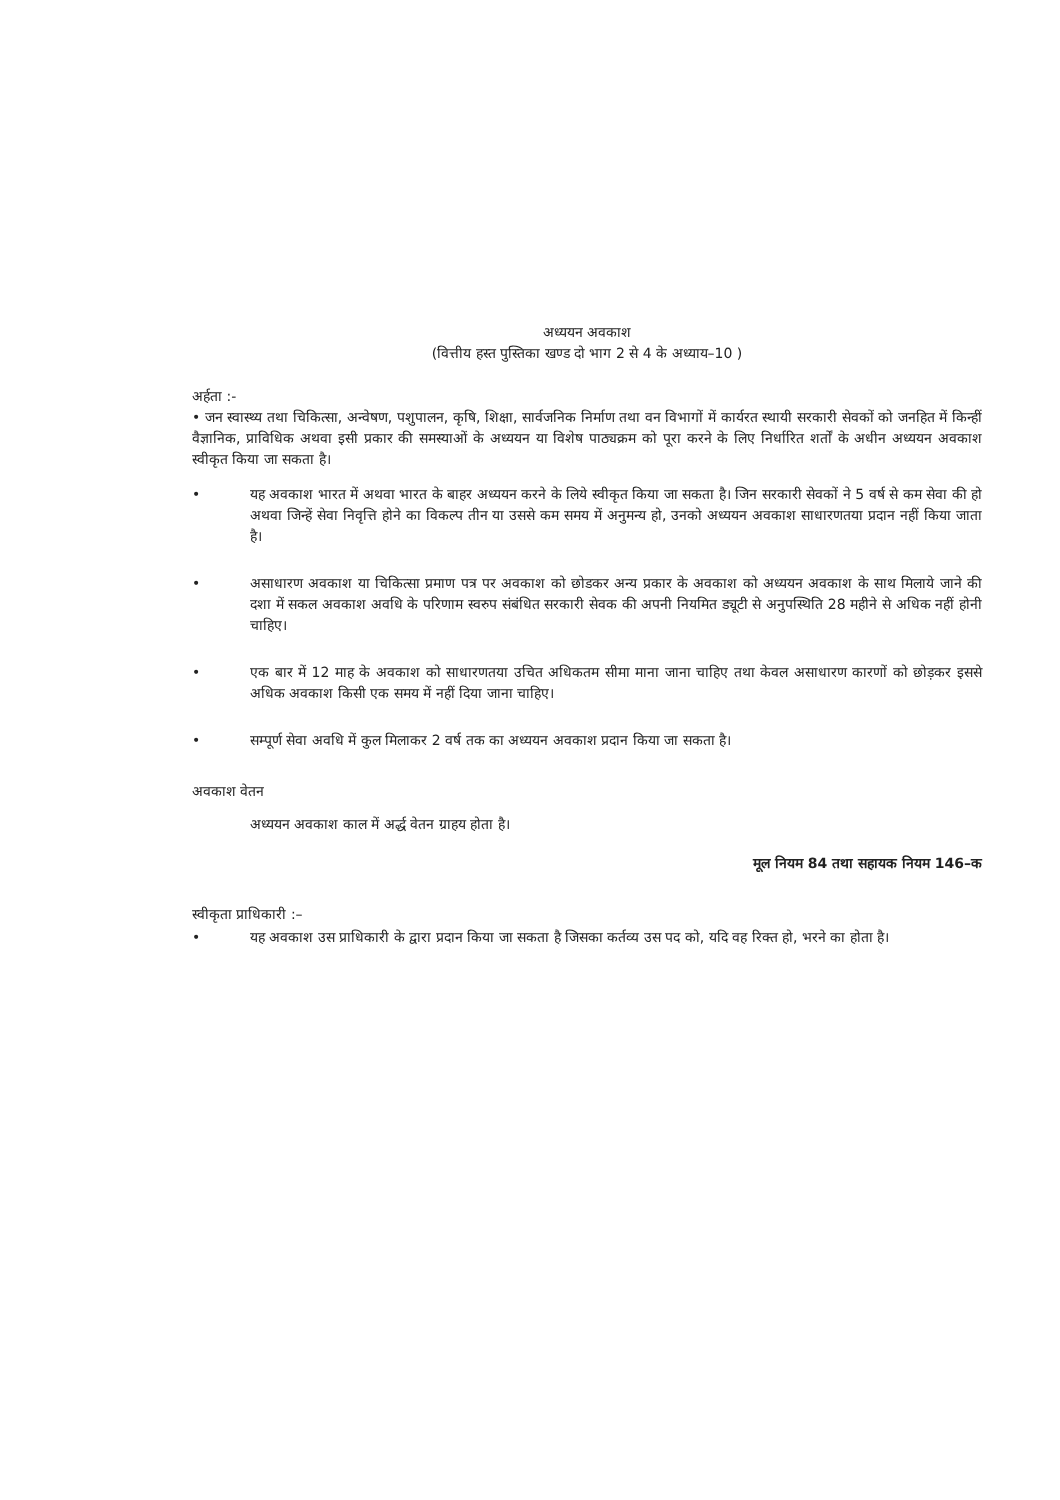अध्ययन अवकाश
(वित्तीय हस्त पुस्तिका खण्ड दो भाग 2 से 4 के अध्याय–10 )
अर्हता :-
• जन स्वास्थ्य तथा चिकित्सा, अन्वेषण, पशुपालन, कृषि, शिक्षा, सार्वजनिक निर्माण तथा वन विभागों में कार्यरत स्थायी सरकारी सेवकों को जनहित में किन्हीं वैज्ञानिक, प्राविधिक अथवा इसी प्रकार की समस्याओं के अध्ययन या विशेष पाठ्यक्रम को पूरा करने के लिए निर्धारित शर्तों के अधीन अध्ययन अवकाश स्वीकृत किया जा सकता है।
• यह अवकाश भारत में अथवा भारत के बाहर अध्ययन करने के लिये स्वीकृत किया जा सकता है। जिन सरकारी सेवकों ने 5 वर्ष से कम सेवा की हो अथवा जिन्हें सेवा निवृत्ति होने का विकल्प तीन या उससे कम समय में अनुमन्य हो, उनको अध्ययन अवकाश साधारणतया प्रदान नहीं किया जाता है।
• असाधारण अवकाश या चिकित्सा प्रमाण पत्र पर अवकाश को छोडकर अन्य प्रकार के अवकाश को अध्ययन अवकाश के साथ मिलाये जाने की दशा में सकल अवकाश अवधि के परिणाम स्वरुप संबंधित सरकारी सेवक की अपनी नियमित ड्यूटी से अनुपस्थिति 28 महीने से अधिक नहीं होनी चाहिए।
• एक बार में 12 माह के अवकाश को साधारणतया उचित अधिकतम सीमा माना जाना चाहिए तथा केवल असाधारण कारणों को छोड़कर इससे अधिक अवकाश किसी एक समय में नहीं दिया जाना चाहिए।
• सम्पूर्ण सेवा अवधि में कुल मिलाकर 2 वर्ष तक का अध्ययन अवकाश प्रदान किया जा सकता है।
अवकाश वेतन
अध्ययन अवकाश काल में अर्द्ध वेतन ग्राहय होता है।
मूल नियम 84 तथा सहायक नियम 146–क
स्वीकृता प्राधिकारी :–
• यह अवकाश उस प्राधिकारी के द्वारा प्रदान किया जा सकता है जिसका कर्तव्य उस पद को, यदि वह रिक्त हो, भरने का होता है।